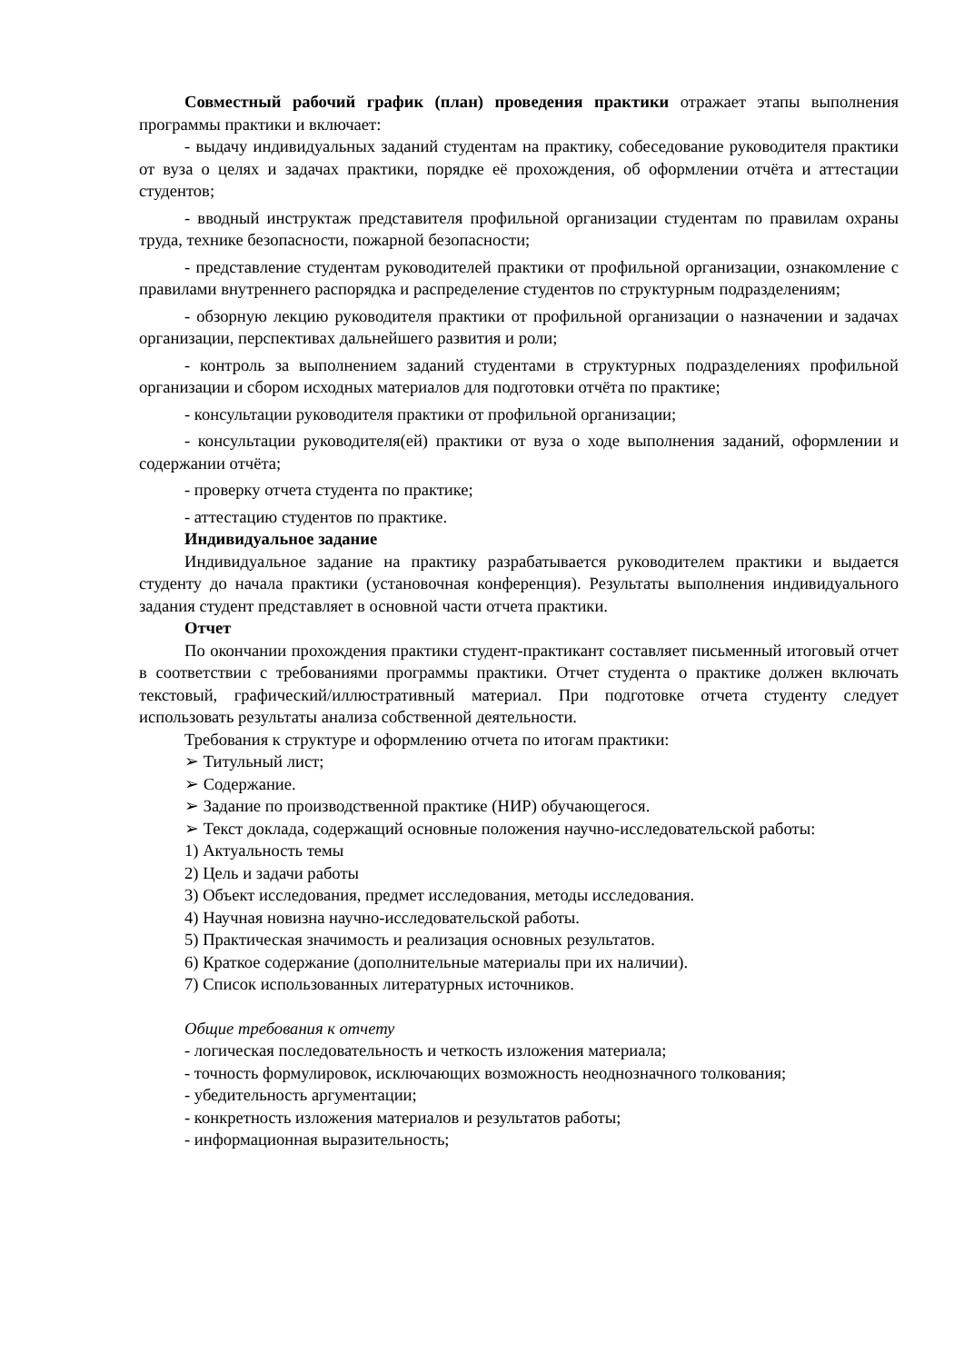Совместный рабочий график (план) проведения практики отражает этапы выполнения программы практики и включает:
- выдачу индивидуальных заданий студентам на практику, собеседование руководителя практики от вуза о целях и задачах практики, порядке её прохождения, об оформлении отчёта и аттестации студентов;
- вводный инструктаж представителя профильной организации студентам по правилам охраны труда, технике безопасности, пожарной безопасности;
- представление студентам руководителей практики от профильной организации, ознакомление с правилами внутреннего распорядка и распределение студентов по структурным подразделениям;
- обзорную лекцию руководителя практики от профильной организации о назначении и задачах организации, перспективах дальнейшего развития и роли;
- контроль за выполнением заданий студентами в структурных подразделениях профильной организации и сбором исходных материалов для подготовки отчёта по практике;
- консультации руководителя практики от профильной организации;
- консультации руководителя(ей) практики от вуза о ходе выполнения заданий, оформлении и содержании отчёта;
- проверку отчета студента по практике;
- аттестацию студентов по практике.
Индивидуальное задание
Индивидуальное задание на практику разрабатывается руководителем практики и выдается студенту до начала практики (установочная конференция). Результаты выполнения индивидуального задания студент представляет в основной части отчета практики.
Отчет
По окончании прохождения практики студент-практикант составляет письменный итоговый отчет в соответствии с требованиями программы практики. Отчет студента о практике должен включать текстовый, графический/иллюстративный материал. При подготовке отчета студенту следует использовать результаты анализа собственной деятельности.
Требования к структуре и оформлению отчета по итогам практики:
➢ Титульный лист;
➢ Содержание.
➢ Задание по производственной практике (НИР) обучающегося.
➢ Текст доклада, содержащий основные положения научно-исследовательской работы:
1) Актуальность темы
2) Цель и задачи работы
3) Объект исследования, предмет исследования, методы исследования.
4) Научная новизна научно-исследовательской работы.
5) Практическая значимость и реализация основных результатов.
6) Краткое содержание (дополнительные материалы при их наличии).
7) Список использованных литературных источников.
Общие требования к отчету
- логическая последовательность и четкость изложения материала;
- точность формулировок, исключающих возможность неоднозначного толкования;
- убедительность аргументации;
- конкретность изложения материалов и результатов работы;
- информационная выразительность;